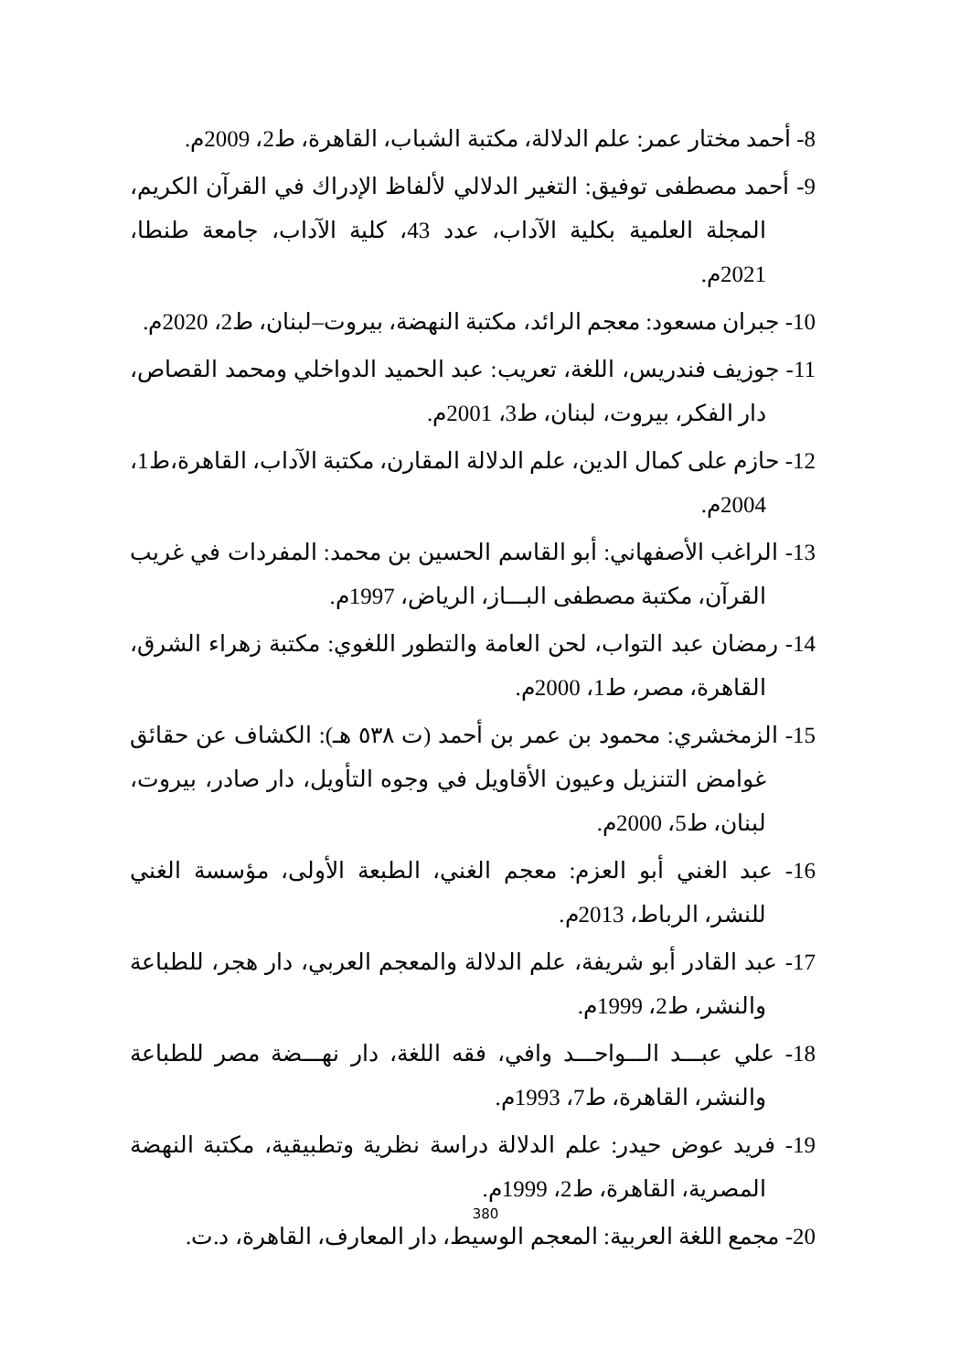8- أحمد مختار عمر: علم الدلالة، مكتبة الشباب، القاهرة، ط2، 2009م.
9- أحمد مصطفى توفيق: التغير الدلالي لألفاظ الإدراك في القرآن الكريم، المجلة العلمية بكلية الآداب، عدد 43، كلية الآداب، جامعة طنطا، 2021م.
10- جبران مسعود: معجم الرائد، مكتبة النهضة، بيروت–لبنان، ط2، 2020م.
11- جوزيف فندريس، اللغة، تعريب: عبد الحميد الدواخلي ومحمد القصاص، دار الفكر، بيروت، لبنان، ط3، 2001م.
12- حازم على كمال الدين، علم الدلالة المقارن، مكتبة الآداب، القاهرة،ط1، 2004م.
13- الراغب الأصفهاني: أبو القاسم الحسين بن محمد: المفردات في غريب القرآن، مكتبة مصطفى البـــاز، الرياض، 1997م.
14- رمضان عبد التواب، لحن العامة والتطور اللغوي: مكتبة زهراء الشرق، القاهرة، مصر، ط1، 2000م.
15- الزمخشري: محمود بن عمر بن أحمد (ت ٥٣٨ هـ): الكشاف عن حقائق غوامض التنزيل وعيون الأقاويل في وجوه التأويل، دار صادر، بيروت، لبنان، ط5، 2000م.
16- عبد الغني أبو العزم: معجم الغني، الطبعة الأولى، مؤسسة الغني للنشر، الرباط، 2013م.
17- عبد القادر أبو شريفة، علم الدلالة والمعجم العربي، دار هجر، للطباعة والنشر، ط2، 1999م.
18- علي عبـــد الـــواحـــد وافي، فقه اللغة، دار نهـــضة مصر للطباعة والنشر، القاهرة، ط7، 1993م.
19- فريد عوض حيدر: علم الدلالة دراسة نظرية وتطبيقية، مكتبة النهضة المصرية، القاهرة، ط2، 1999م.
20- مجمع اللغة العربية: المعجم الوسيط، دار المعارف، القاهرة، د.ت.
380